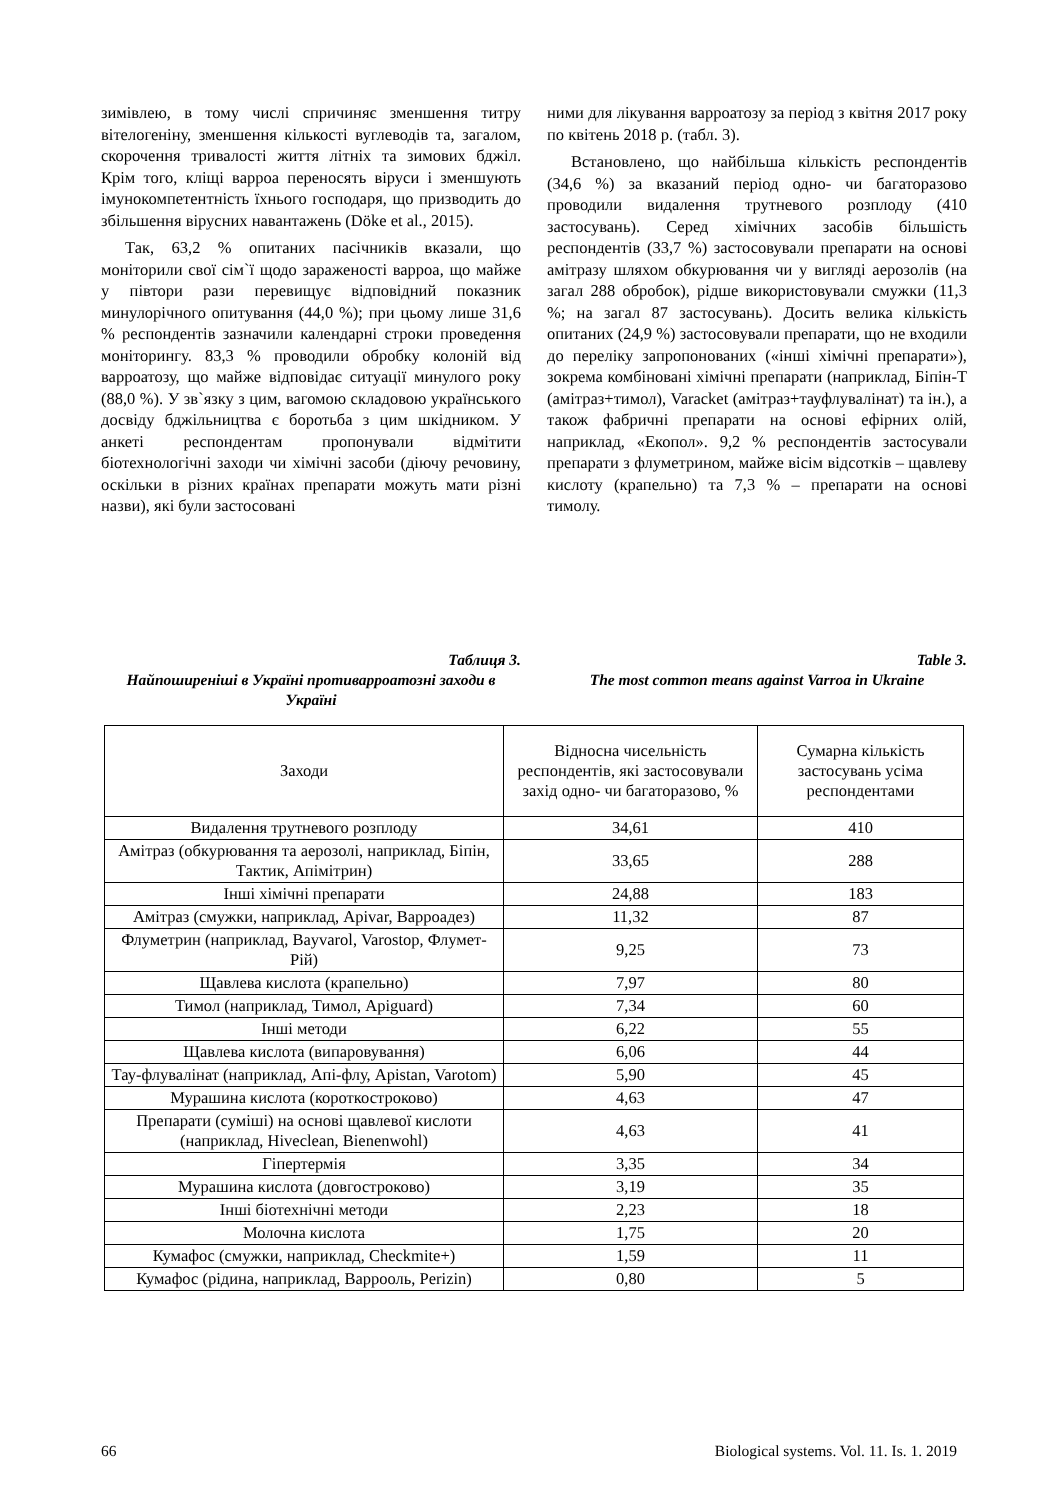зимівлею, в тому числі спричиняє зменшення титру вітелогеніну, зменшення кількості вуглеводів та, загалом, скорочення тривалості життя літніх та зимових бджіл. Крім того, кліщі варроа переносять віруси і зменшують імунокомпетентність їхнього господаря, що призводить до збільшення вірусних навантажень (Döke et al., 2015).
Так, 63,2 % опитаних пасічників вказали, що моніторили свої сім`ї щодо зараженості варроа, що майже у півтори рази перевищує відповідний показник минулорічного опитування (44,0 %); при цьому лише 31,6 % респондентів зазначили календарні строки проведення моніторингу. 83,3 % проводили обробку колоній від варроатозу, що майже відповідає ситуації минулого року (88,0 %). У зв`язку з цим, вагомою складовою українського досвіду бджільництва є боротьба з цим шкідником. У анкеті респондентам пропонували відмітити біотехнологічні заходи чи хімічні засоби (діючу речовину, оскільки в різних країнах препарати можуть мати різні назви), які були застосовані
ними для лікування варроатозу за період з квітня 2017 року по квітень 2018 р. (табл. 3).
Встановлено, що найбільша кількість респондентів (34,6 %) за вказаний період одно- чи багаторазово проводили видалення трутневого розплоду (410 застосувань). Серед хімічних засобів більшість респондентів (33,7 %) застосовували препарати на основі амітразу шляхом обкурювання чи у вигляді аерозолів (на загал 288 обробок), рідше використовували смужки (11,3 %; на загал 87 застосувань). Досить велика кількість опитаних (24,9 %) застосовували препарати, що не входили до переліку запропонованих («інші хімічні препарати»), зокрема комбіновані хімічні препарати (наприклад, Біпін-Т (амітраз+тимол), Varacket (амітраз+тауфлувалінат) та ін.), а також фабричні препарати на основі ефірних олій, наприклад, «Екопол». 9,2 % респондентів застосували препарати з флуметрином, майже вісім відсотків – щавлеву кислоту (крапельно) та 7,3 % – препарати на основі тимолу.
Таблиця 3.
Найпоширеніші в Україні противарроатозні заходи в Україні
Table 3.
The most common means against Varroa in Ukraine
| Заходи | Відносна чисельність респондентів, які застосовували захід одно- чи багаторазово, % | Сумарна кількість застосувань усіма респондентами |
| --- | --- | --- |
| Видалення трутневого розплоду | 34,61 | 410 |
| Амітраз (обкурювання та аерозолі, наприклад, Біпін, Тактик, Апімітрин) | 33,65 | 288 |
| Інші хімічні препарати | 24,88 | 183 |
| Амітраз (смужки, наприклад, Apivar, Варроадез) | 11,32 | 87 |
| Флуметрин (наприклад, Bayvarol, Varostop, Флумет-Рій) | 9,25 | 73 |
| Щавлева кислота (крапельно) | 7,97 | 80 |
| Тимол (наприклад, Тимол, Apiguard) | 7,34 | 60 |
| Інші методи | 6,22 | 55 |
| Щавлева кислота (випаровування) | 6,06 | 44 |
| Тау-флувалінат (наприклад, Апі-флу, Apistan, Varotom) | 5,90 | 45 |
| Мурашина кислота (короткостроково) | 4,63 | 47 |
| Препарати (суміші) на основі щавлевої кислоти (наприклад, Hiveclean, Bienenwohl) | 4,63 | 41 |
| Гіпертермія | 3,35 | 34 |
| Мурашина кислота (довгостроково) | 3,19 | 35 |
| Інші біотехнічні методи | 2,23 | 18 |
| Молочна кислота | 1,75 | 20 |
| Кумафос (смужки, наприклад, Checkmite+) | 1,59 | 11 |
| Кумафос (рідина, наприклад, Варрооль, Perizin) | 0,80 | 5 |
66 Biological systems. Vol. 11. Is. 1. 2019